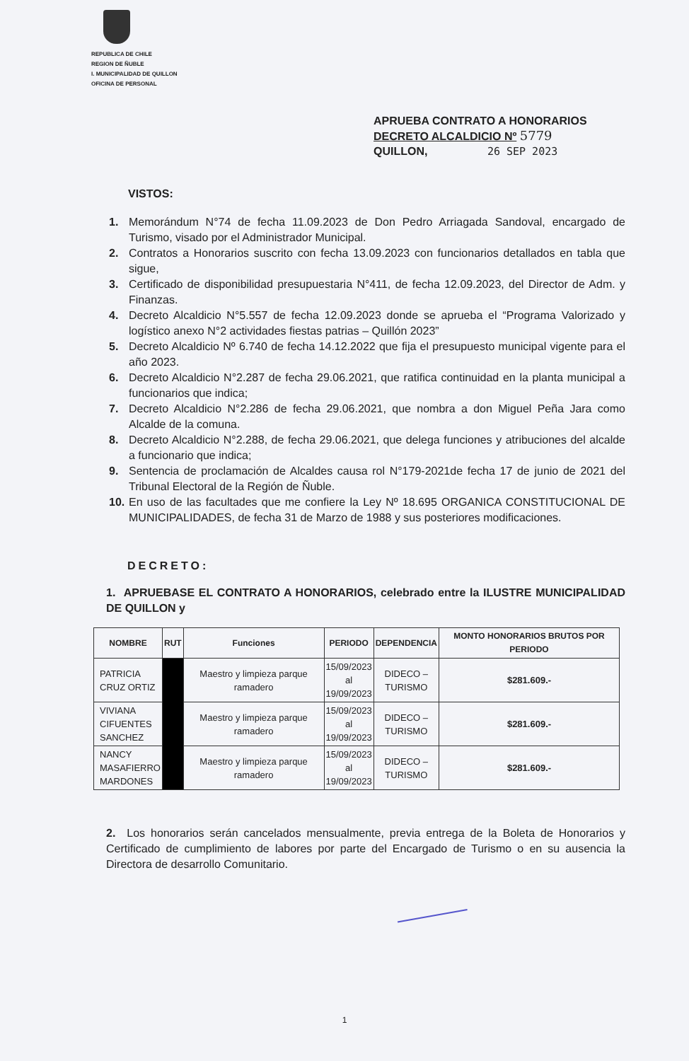REPUBLICA DE CHILE
REGION DE ÑUBLE
I. MUNICIPALIDAD DE QUILLON
OFICINA DE PERSONAL
APRUEBA CONTRATO A HONORARIOS
DECRETO ALCALDICIO Nº 5779
QUILLON, 26 SEP 2023
VISTOS:
1. Memorándum N°74 de fecha 11.09.2023 de Don Pedro Arriagada Sandoval, encargado de Turismo, visado por el Administrador Municipal.
2. Contratos a Honorarios suscrito con fecha 13.09.2023 con funcionarios detallados en tabla que sigue,
3. Certificado de disponibilidad presupuestaria N°411, de fecha 12.09.2023, del Director de Adm. y Finanzas.
4. Decreto Alcaldicio N°5.557 de fecha 12.09.2023 donde se aprueba el “Programa Valorizado y logístico anexo N°2 actividades fiestas patrias – Quillón 2023”
5. Decreto Alcaldicio Nº 6.740 de fecha 14.12.2022 que fija el presupuesto municipal vigente para el año 2023.
6. Decreto Alcaldicio N°2.287 de fecha 29.06.2021, que ratifica continuidad en la planta municipal a funcionarios que indica;
7. Decreto Alcaldicio N°2.286 de fecha 29.06.2021, que nombra a don Miguel Peña Jara como Alcalde de la comuna.
8. Decreto Alcaldicio N°2.288, de fecha 29.06.2021, que delega funciones y atribuciones del alcalde a funcionario que indica;
9. Sentencia de proclamación de Alcaldes causa rol N°179-2021de fecha 17 de junio de 2021 del Tribunal Electoral de la Región de Ñuble.
10. En uso de las facultades que me confiere la Ley Nº 18.695 ORGANICA CONSTITUCIONAL DE MUNICIPALIDADES, de fecha 31 de Marzo de 1988 y sus posteriores modificaciones.
DECRETO:
1. APRUEBASE EL CONTRATO A HONORARIOS, celebrado entre la ILUSTRE MUNICIPALIDAD DE QUILLON y
| NOMBRE | RUT | Funciones | PERIODO | DEPENDENCIA | MONTO HONORARIOS BRUTOS POR PERIODO |
| --- | --- | --- | --- | --- | --- |
| PATRICIA CRUZ ORTIZ | | Maestro y limpieza parque ramadero | 15/09/2023 al 19/09/2023 | DIDECO – TURISMO | $281.609.- |
| VIVIANA CIFUENTES SANCHEZ | | Maestro y limpieza parque ramadero | 15/09/2023 al 19/09/2023 | DIDECO – TURISMO | $281.609.- |
| NANCY MASAFIERRO MARDONES | | Maestro y limpieza parque ramadero | 15/09/2023 al 19/09/2023 | DIDECO – TURISMO | $281.609.- |
2. Los honorarios serán cancelados mensualmente, previa entrega de la Boleta de Honorarios y Certificado de cumplimiento de labores por parte del Encargado de Turismo o en su ausencia la Directora de desarrollo Comunitario.
1